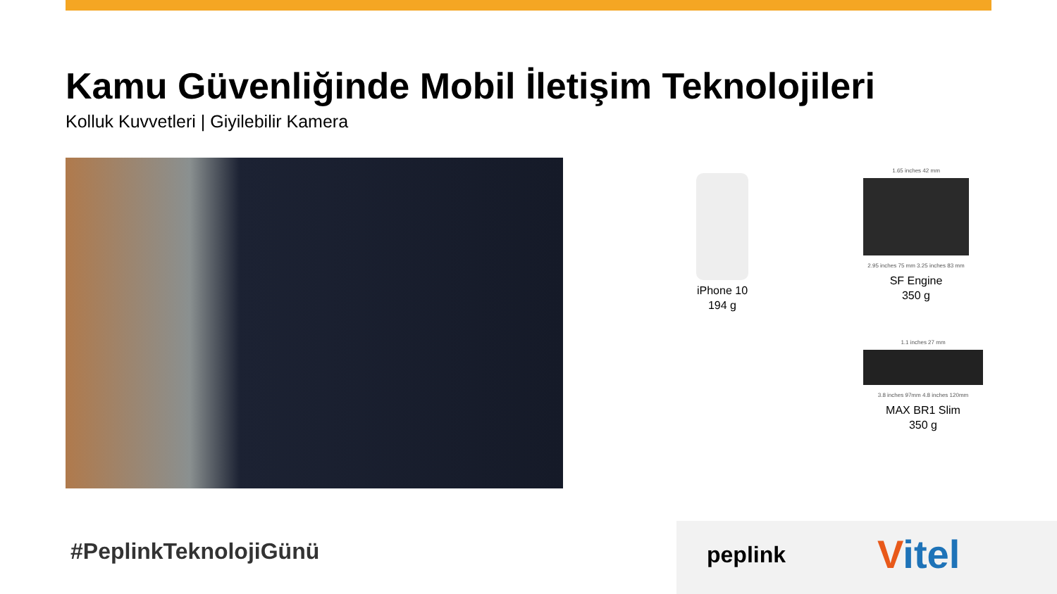Kamu Güvenliğinde Mobil İletişim Teknolojileri
Kolluk Kuvvetleri | Giyilebilir Kamera
iPhone 10
194 g
1.65 inches 42 mm
2.95 inches 75 mm 3.25 inches 83 mm
SF Engine
350 g
1.1 inches 27 mm
3.8 inches 97mm 4.8 inches 120mm
MAX BR1 Slim
350 g
#PeplinkTeknolojiGünü peplink Vitel